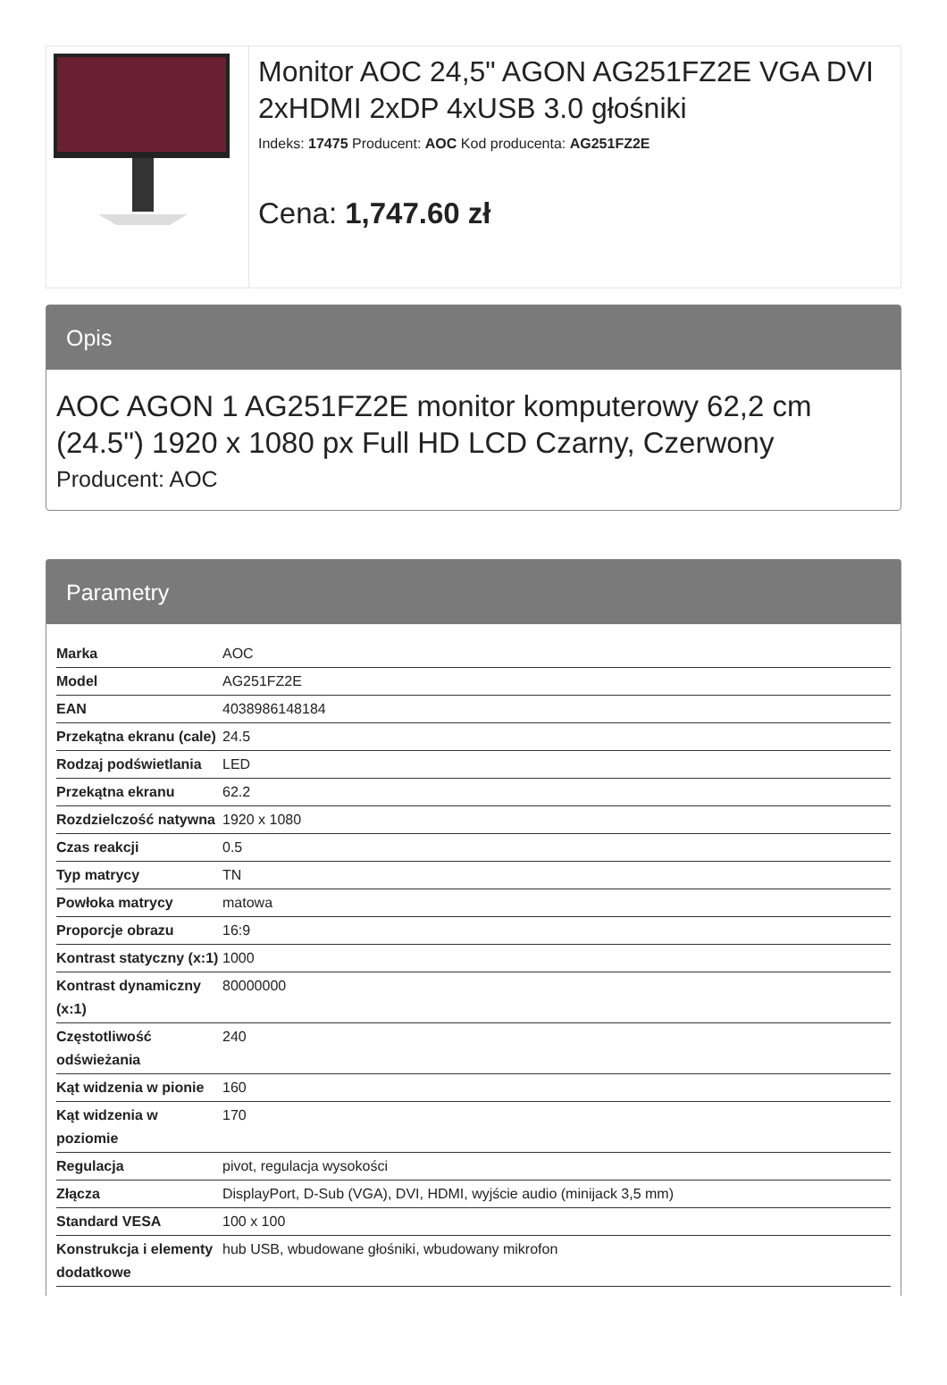Monitor AOC 24,5" AGON AG251FZ2E VGA DVI 2xHDMI 2xDP 4xUSB 3.0 głośniki
Indeks: 17475 Producent: AOC Kod producenta: AG251FZ2E
Cena: 1,747.60 zł
Opis
AOC AGON 1 AG251FZ2E monitor komputerowy 62,2 cm (24.5") 1920 x 1080 px Full HD LCD Czarny, Czerwony
Producent: AOC
Parametry
| Marka | AOC |
| Model | AG251FZ2E |
| EAN | 4038986148184 |
| Przekątna ekranu (cale) | 24.5 |
| Rodzaj podświetlania | LED |
| Przekątna ekranu | 62.2 |
| Rozdzielczość natywna | 1920 x 1080 |
| Czas reakcji | 0.5 |
| Typ matrycy | TN |
| Powłoka matrycy | matowa |
| Proporcje obrazu | 16:9 |
| Kontrast statyczny (x:1) | 1000 |
| Kontrast dynamiczny (x:1) | 80000000 |
| Częstotliwość odświeżania | 240 |
| Kąt widzenia w pionie | 160 |
| Kąt widzenia w poziomie | 170 |
| Regulacja | pivot, regulacja wysokości |
| Złącza | DisplayPort, D-Sub (VGA), DVI, HDMI, wyjście audio (minijack 3,5 mm) |
| Standard VESA | 100 x 100 |
| Konstrukcja i elementy dodatkowe | hub USB, wbudowane głośniki, wbudowany mikrofon |